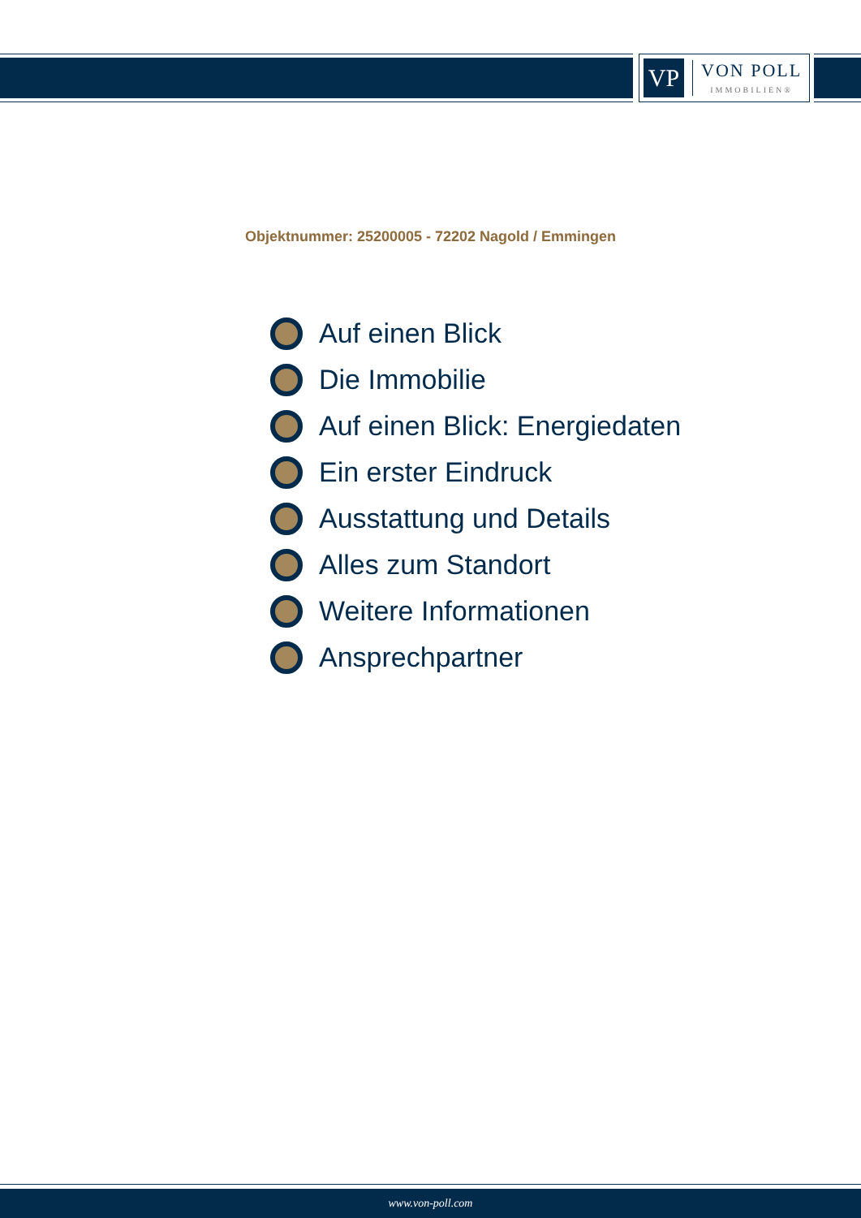VP
VON POLL
IMMOBILIEN®
Objektnummer: 25200005 - 72202 Nagold / Emmingen
Auf einen Blick
Die Immobilie
Auf einen Blick: Energiedaten
Ein erster Eindruck
Ausstattung und Details
Alles zum Standort
Weitere Informationen
Ansprechpartner
www.von-poll.com